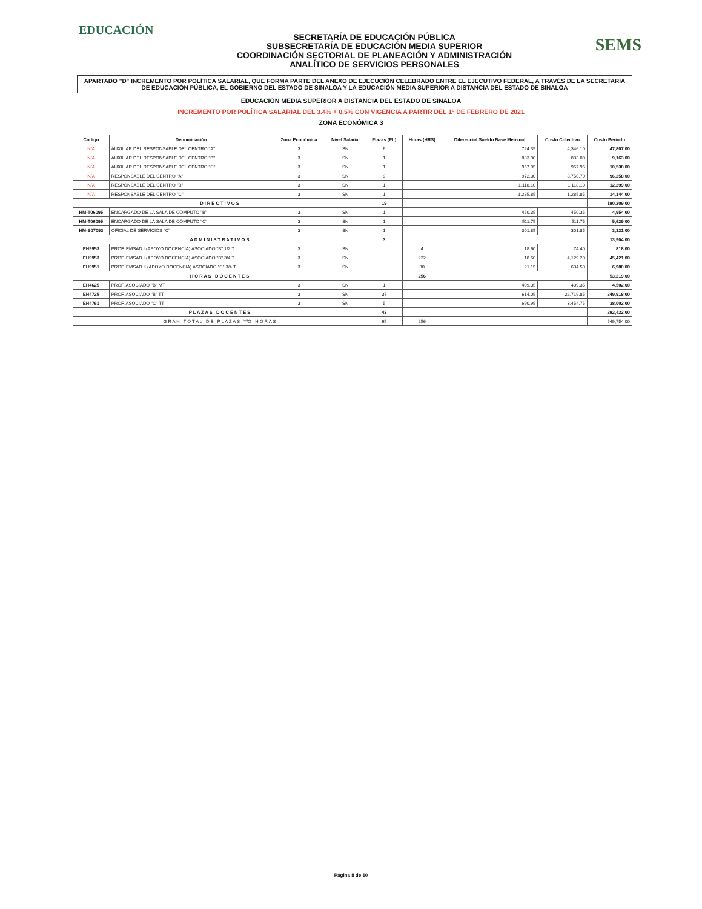EDUCACIÓN
SECRETARÍA DE EDUCACIÓN PÚBLICA
SUBSECRETARÍA DE EDUCACIÓN MEDIA SUPERIOR
COORDINACIÓN SECTORIAL DE PLANEACIÓN Y ADMINISTRACIÓN
ANALÍTICO DE SERVICIOS PERSONALES
SEMS
APARTADO "D" INCREMENTO POR POLÍTICA SALARIAL, QUE FORMA PARTE DEL ANEXO DE EJECUCIÓN CELEBRADO ENTRE EL EJECUTIVO FEDERAL, A TRAVÉS DE LA SECRETARÍA DE EDUCACIÓN PÚBLICA, EL GOBIERNO DEL ESTADO DE SINALOA Y LA EDUCACIÓN MEDIA SUPERIOR A DISTANCIA DEL ESTADO DE SINALOA
EDUCACIÓN MEDIA SUPERIOR A DISTANCIA DEL ESTADO DE SINALOA
INCREMENTO POR POLÍTICA SALARIAL DEL 3.4% + 0.5% CON VIGENCIA A PARTIR DEL 1° DE FEBRERO DE 2021
ZONA ECONÓMICA 3
| Código | Denominación | Zona Económica | Nivel Salarial | Plazas (PL) | Horas (HRS) | Diferencial Sueldo Base Mensual | Costo Colectivo | Costo Periodo |
| --- | --- | --- | --- | --- | --- | --- | --- | --- |
| N/A | AUXILIAR DEL RESPONSABLE DEL CENTRO "A" | 3 | SN | 6 | | 724.35 | 4,346.10 | 47,807.00 |
| N/A | AUXILIAR DEL RESPONSABLE DEL CENTRO "B" | 3 | SN | 1 | | 833.00 | 833.00 | 9,163.00 |
| N/A | AUXILIAR DEL RESPONSABLE DEL CENTRO "C" | 3 | SN | 1 | | 957.95 | 957.95 | 10,538.00 |
| N/A | RESPONSABLE DEL CENTRO "A" | 3 | SN | 9 | | 972.30 | 8,750.70 | 96,258.00 |
| N/A | RESPONSABLE DEL CENTRO "B" | 3 | SN | 1 | | 1,118.10 | 1,118.10 | 12,299.00 |
| N/A | RESPONSABLE DEL CENTRO "C" | 3 | SN | 1 | | 1,285.85 | 1,285.85 | 14,144.00 |
| D I R E C T I V O S | | | | 19 | | | | 190,209.00 |
| HM-T06095 | ENCARGADO DE LA SALA DE CÓMPUTO "B" | 3 | SN | 1 | | 450.35 | 450.35 | 4,954.00 |
| HM-T06095 | ENCARGADO DE LA SALA DE CÓMPUTO "C" | 3 | SN | 1 | | 511.75 | 511.75 | 5,629.00 |
| HM-S07093 | OFICIAL DE SERVICIOS "C" | 3 | SN | 1 | | 301.85 | 301.85 | 3,321.00 |
| A D M I N I S T R A T I V O S | | | | 3 | | | | 13,904.00 |
| EH9953 | PROF. EMSAD I (APOYO DOCENCIA) ASOCIADO "B" 1/2 T | 3 | SN | | 4 | 18.60 | 74.40 | 818.00 |
| EH9953 | PROF. EMSAD I (APOYO DOCENCIA) ASOCIADO "B" 3/4 T | 3 | SN | | 222 | 18.60 | 4,129.20 | 45,421.00 |
| EH9951 | PROF. EMSAD II (APOYO DOCENCIA) ASOCIADO "C" 3/4 T | 3 | SN | | 30 | 21.15 | 634.50 | 6,980.00 |
| H O R A S D O C E N T E S | | | | | 256 | | | 53,219.00 |
| EH4625 | PROF. ASOCIADO "B" MT | 3 | SN | 1 | | 409.35 | 409.35 | 4,502.00 |
| EH4725 | PROF. ASOCIADO "B" TT | 3 | SN | 37 | | 614.05 | 22,719.85 | 249,918.00 |
| EH4761 | PROF. ASOCIADO "C" TT | 3 | SN | 5 | | 690.95 | 3,454.75 | 38,002.00 |
| P L A Z A S D O C E N T E S | | | | 43 | | | | 292,422.00 |
| G R A N T O T A L D E P L A Z A S Y/O H O R A S | | | | 65 | 256 | | | 549,754.00 |
Página 8 de 10